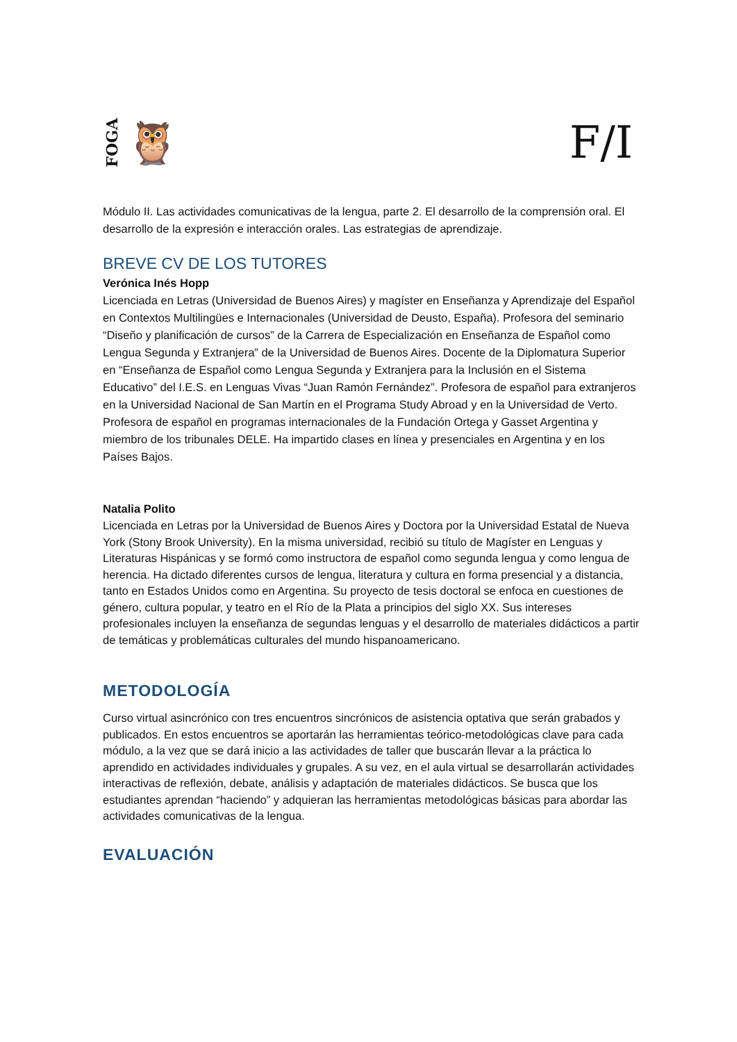FOGA 🦉 F/I
Módulo II. Las actividades comunicativas de la lengua, parte 2. El desarrollo de la comprensión oral. El desarrollo de la expresión e interacción orales. Las estrategias de aprendizaje.
BREVE CV DE LOS TUTORES
Verónica Inés Hopp
Licenciada en Letras (Universidad de Buenos Aires) y magíster en Enseñanza y Aprendizaje del Español en Contextos Multilingües e Internacionales (Universidad de Deusto, España). Profesora del seminario “Diseño y planificación de cursos” de la Carrera de Especialización en Enseñanza de Español como Lengua Segunda y Extranjera” de la Universidad de Buenos Aires. Docente de la Diplomatura Superior en “Enseñanza de Español como Lengua Segunda y Extranjera para la Inclusión en el Sistema Educativo” del I.E.S. en Lenguas Vivas “Juan Ramón Fernández”. Profesora de español para extranjeros en la Universidad Nacional de San Martín en el Programa Study Abroad y en la Universidad de Verto. Profesora de español en programas internacionales de la Fundación Ortega y Gasset Argentina y miembro de los tribunales DELE. Ha impartido clases en línea y presenciales en Argentina y en los Países Bajos.
Natalia Polito
Licenciada en Letras por la Universidad de Buenos Aires y Doctora por la Universidad Estatal de Nueva York (Stony Brook University). En la misma universidad, recibió su título de Magíster en Lenguas y Literaturas Hispánicas y se formó como instructora de español como segunda lengua y como lengua de herencia. Ha dictado diferentes cursos de lengua, literatura y cultura en forma presencial y a distancia, tanto en Estados Unidos como en Argentina. Su proyecto de tesis doctoral se enfoca en cuestiones de género, cultura popular, y teatro en el Río de la Plata a principios del siglo XX. Sus intereses profesionales incluyen la enseñanza de segundas lenguas y el desarrollo de materiales didácticos a partir de temáticas y problemáticas culturales del mundo hispanoamericano.
METODOLOGÍA
Curso virtual asincrónico con tres encuentros sincrónicos de asistencia optativa que serán grabados y publicados. En estos encuentros se aportarán las herramientas teórico-metodológicas clave para cada módulo, a la vez que se dará inicio a las actividades de taller que buscarán llevar a la práctica lo aprendido en actividades individuales y grupales. A su vez, en el aula virtual se desarrollarán actividades interactivas de reflexión, debate, análisis y adaptación de materiales didácticos. Se busca que los estudiantes aprendan “haciendo” y adquieran las herramientas metodológicas básicas para abordar las actividades comunicativas de la lengua.
EVALUACIÓN